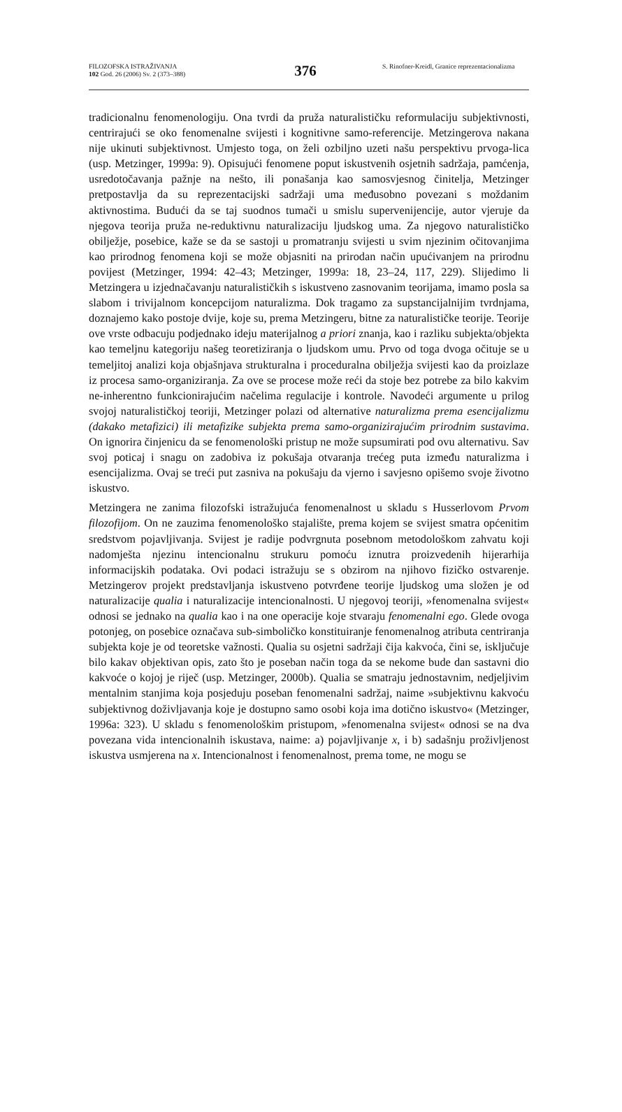FILOZOFSKA ISTRAŽIVANJA
102 God. 26 (2006) Sv. 2 (373–388)
376
S. Rinofner-Kreidl, Granice reprezentacio­nalizma
tradicionalnu fenomenologiju. Ona tvrdi da pruža naturalističku reformulaciju subjektivnosti, centrirajući se oko fenomenalne svijesti i kognitivne samo-referencije. Metzingerova nakana nije ukinuti subjektivnost. Umjesto toga, on želi ozbiljno uzeti našu perspektivu prvoga-lica (usp. Metzinger, 1999a: 9). Opisujući fenomene poput iskustvenih osjetnih sadržaja, pamćenja, usredotočavanja pažnje na nešto, ili ponašanja kao samosvjesnog činitelja, Metzinger pretpostavlja da su reprezentacijski sadržaji uma međusobno povezani s moždanim aktivnostima. Budući da se taj suodnos tumači u smislu supervenijencije, autor vjeruje da njegova teorija pruža ne-reduktivnu naturalizaciju ljudskog uma. Za njegovo naturalističko obilježje, posebice, kaže se da se sastoji u promatranju svijesti u svim njezinim očitovanjima kao prirodnog fenomena koji se može objasniti na prirodan način upućivanjem na prirodnu povijest (Metzinger, 1994: 42–43; Metzinger, 1999a: 18, 23–24, 117, 229). Slijedimo li Metzingera u izjednačavanju naturalističkih s iskustveno zasnovanim teorijama, imamo posla sa slabom i trivijalnom koncepcijom naturalizma. Dok tragamo za supstancijalnijim tvrdnjama, doznajemo kako postoje dvije, koje su, prema Metzingeru, bitne za naturalističke teorije. Teorije ove vrste odbacuju podjednako ideju materijalnog a priori znanja, kao i razliku subjekta/objekta kao temeljnu kategoriju našeg teoretiziranja o ljudskom umu. Prvo od toga dvoga očituje se u temeljitoj analizi koja objašnjava strukturalna i proceduralna obilježja svijesti kao da proizlaze iz procesa samo-organiziranja. Za ove se procese može reći da stoje bez potrebe za bilo kakvim ne-inherentno funkcionirajućim načelima regulacije i kontrole. Navodeći argumente u prilog svojoj naturalističkoj teoriji, Metzinger polazi od alternative naturalizma prema esencijalizmu (dakako metafizici) ili metafizike subjekta prema samo-organizirajućim prirodnim sustavima. On ignorira činjenicu da se fenomenološki pristup ne može supsumirati pod ovu alternativu. Sav svoj poticaj i snagu on zadobiva iz pokušaja otvaranja trećeg puta između naturalizma i esencijalizma. Ovaj se treći put zasniva na pokušaju da vjerno i savjesno opišemo svoje životno iskustvo.
Metzingera ne zanima filozofski istražujuća fenomenalnost u skladu s Husserlovom Prvom filozofijom. On ne zauzima fenomenološko stajalište, prema kojem se svijest smatra općenitim sredstvom pojavljivanja. Svijest je radije podvrgnuta posebnom metodološkom zahvatu koji nadomješta njezinu intencionalnu strukuru pomoću iznutra proizvedenih hijerarhija informacijskih podataka. Ovi podaci istražuju se s obzirom na njihovo fizičko ostvarenje. Metzingerov projekt predstavljanja iskustveno potvrđene teorije ljudskog uma složen je od naturalizacije qualia i naturalizacije intencionalnosti. U njegovoj teoriji, »fenomenalna svijest« odnosi se jednako na qualia kao i na one operacije koje stvaraju fenomenalni ego. Glede ovoga potonjeg, on posebice označava sub-simboličko konstituiranje fenomenalnog atributa centriranja subjekta koje je od teoretske važnosti. Qualia su osjetni sadržaji čija kakvoća, čini se, isključuje bilo kakav objektivan opis, zato što je poseban način toga da se nekome bude dan sastavni dio kakvoće o kojoj je riječ (usp. Metzinger, 2000b). Qualia se smatraju jednostavnim, nedjeljivim mentalnim stanjima koja posjeduju poseban fenomenalni sadržaj, naime »subjektivnu kakvoću subjektivnog doživljavanja koje je dostupno samo osobi koja ima dotično iskustvo« (Metzinger, 1996a: 323). U skladu s fenomenološkim pristupom, »fenomenalna svijest« odnosi se na dva povezana vida intencionalnih iskustava, naime: a) pojavljivanje x, i b) sadašnju proživljenost iskustva usmjerena na x. Intencionalnost i fenomenalnost, prema tome, ne mogu se